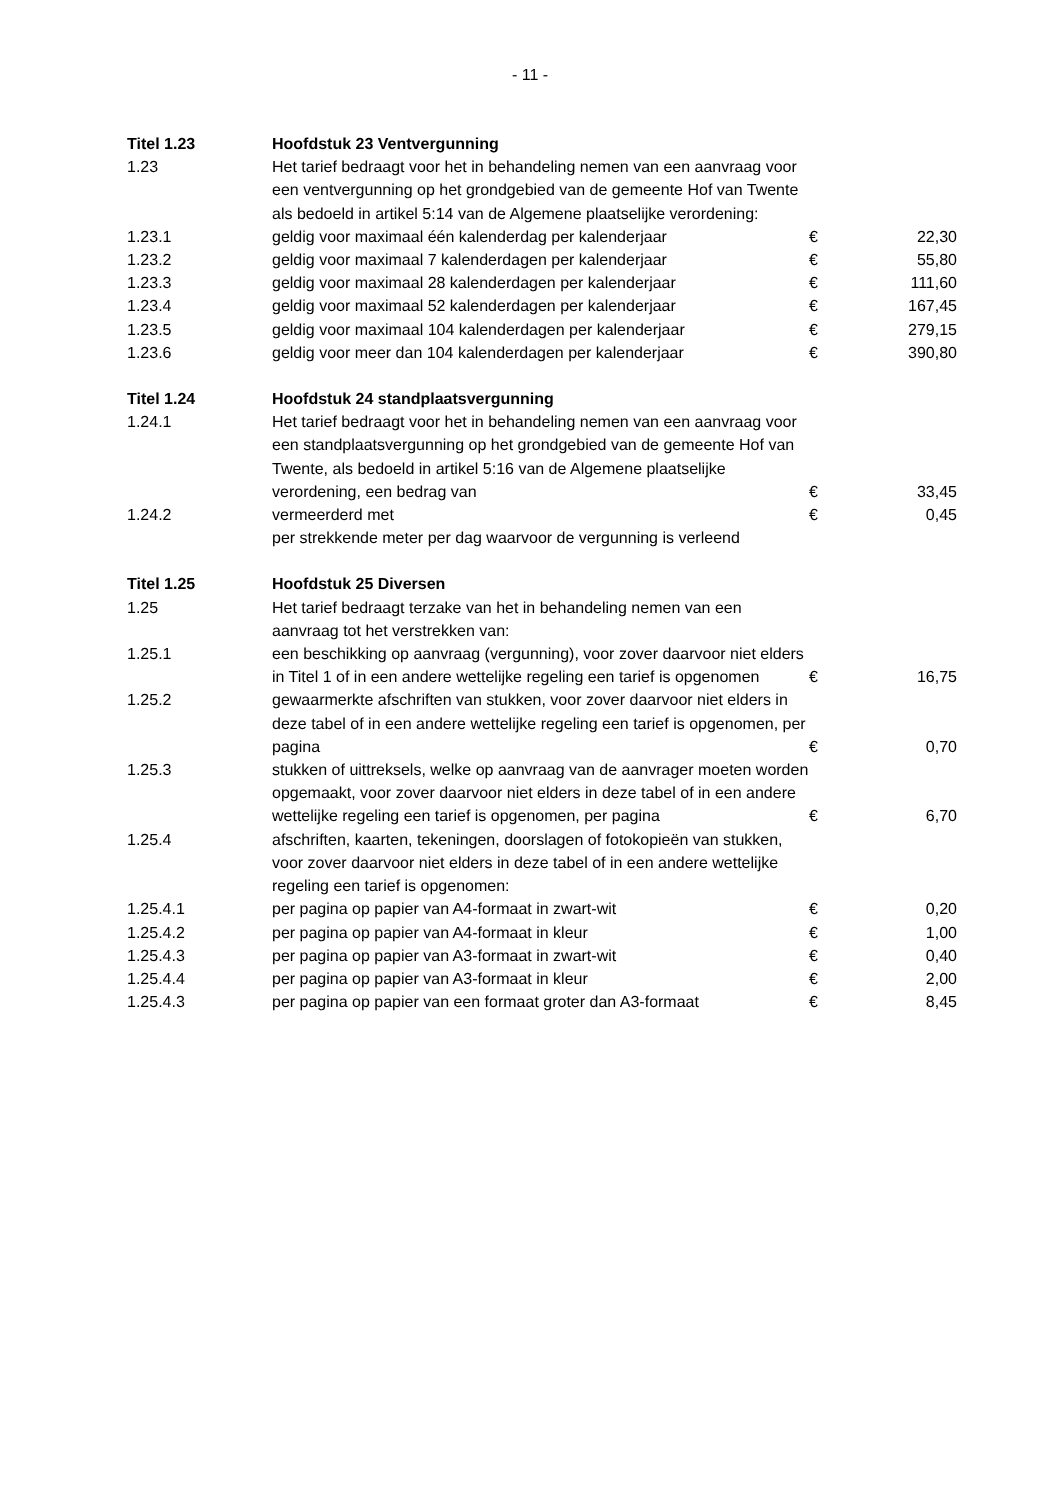- 11 -
| Titel 1.23 | Hoofdstuk 23 Ventvergunning | | |
| 1.23 | Het tarief bedraagt voor het in behandeling nemen van een aanvraag voor een ventvergunning op het grondgebied van de gemeente Hof van Twente als bedoeld in artikel 5:14 van de Algemene plaatselijke verordening: | | |
| 1.23.1 | geldig voor maximaal één kalenderdag per kalenderjaar | € | 22,30 |
| 1.23.2 | geldig voor maximaal 7 kalenderdagen per kalenderjaar | € | 55,80 |
| 1.23.3 | geldig voor maximaal 28 kalenderdagen per kalenderjaar | € | 111,60 |
| 1.23.4 | geldig voor maximaal 52 kalenderdagen per kalenderjaar | € | 167,45 |
| 1.23.5 | geldig voor maximaal 104 kalenderdagen per kalenderjaar | € | 279,15 |
| 1.23.6 | geldig voor meer dan 104 kalenderdagen per kalenderjaar | € | 390,80 |
| Titel 1.24 | Hoofdstuk 24 standplaatsvergunning | | |
| 1.24.1 | Het tarief bedraagt voor het in behandeling nemen van een aanvraag voor een standplaatsvergunning op het grondgebied van de gemeente Hof van Twente, als bedoeld in artikel 5:16 van de Algemene plaatselijke verordening, een bedrag van | € | 33,45 |
| 1.24.2 | vermeerderd met | € | 0,45 |
| | per strekkende meter per dag waarvoor de vergunning is verleend | | |
| Titel 1.25 | Hoofdstuk 25 Diversen | | |
| 1.25 | Het tarief bedraagt terzake van het in behandeling nemen van een aanvraag tot het verstrekken van: | | |
| 1.25.1 | een beschikking op aanvraag (vergunning), voor zover daarvoor niet elders in Titel 1 of in een andere wettelijke regeling een tarief is opgenomen | € | 16,75 |
| 1.25.2 | gewaarmerkte afschriften van stukken, voor zover daarvoor niet elders in deze tabel of in een andere wettelijke regeling een tarief is opgenomen, per pagina | € | 0,70 |
| 1.25.3 | stukken of uittreksels, welke op aanvraag van de aanvrager moeten worden opgemaakt, voor zover daarvoor niet elders in deze tabel of in een andere wettelijke regeling een tarief is opgenomen, per pagina | € | 6,70 |
| 1.25.4 | afschriften, kaarten, tekeningen, doorslagen of fotokopieën van stukken, voor zover daarvoor niet elders in deze tabel of in een andere wettelijke regeling een tarief is opgenomen: | | |
| 1.25.4.1 | per pagina op papier van A4-formaat in zwart-wit | € | 0,20 |
| 1.25.4.2 | per pagina op papier van A4-formaat in kleur | € | 1,00 |
| 1.25.4.3 | per pagina op papier van A3-formaat in zwart-wit | € | 0,40 |
| 1.25.4.4 | per pagina op papier van A3-formaat in kleur | € | 2,00 |
| 1.25.4.3 | per pagina op papier van een formaat groter dan A3-formaat | € | 8,45 |